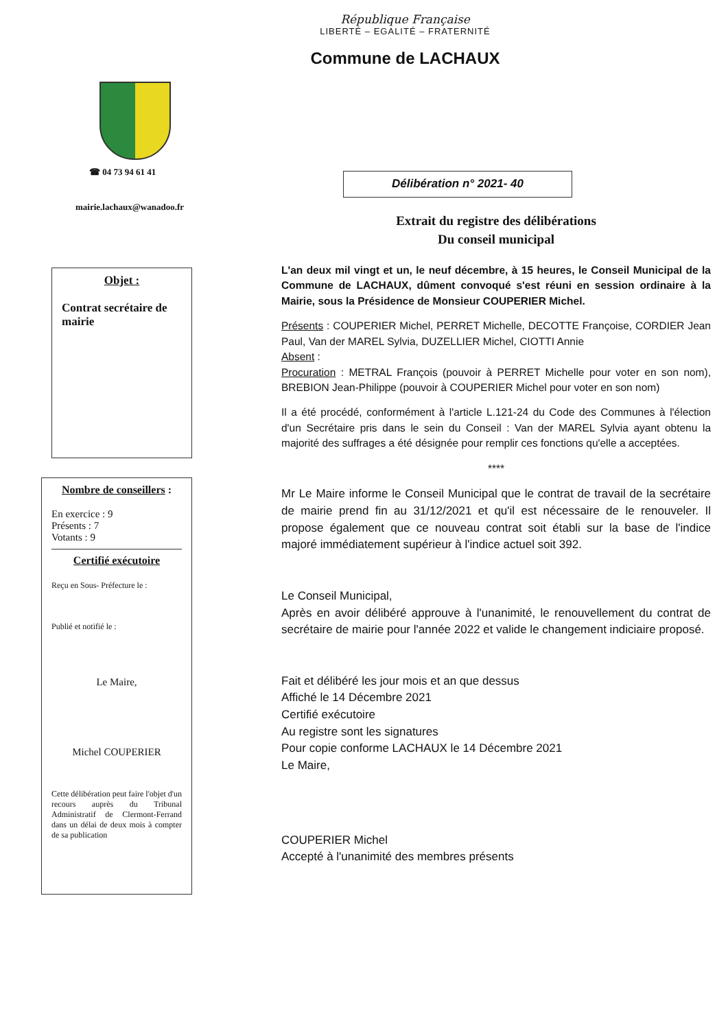République Française
LIBERTÉ – EGALITÉ – FRATERNITÉ
Commune de LACHAUX
☎ 04 73 94 61 41
mairie.lachaux@wanadoo.fr
Objet :
Contrat secrétaire de mairie
Nombre de conseillers :
En exercice : 9
Présents : 7
Votants : 9
Certifié exécutoire
Reçu en Sous- Préfecture le :
Publié et notifié le :
Le Maire,
Michel COUPERIER
Cette délibération peut faire l'objet d'un recours auprès du Tribunal Administratif de Clermont-Ferrand dans un délai de deux mois à compter de sa publication
Délibération n° 2021- 40
Extrait du registre des délibérations
Du conseil municipal
L'an deux mil vingt et un, le neuf décembre, à 15 heures, le Conseil Municipal de la Commune de LACHAUX, dûment convoqué s'est réuni en session ordinaire à la Mairie, sous la Présidence de Monsieur COUPERIER Michel.
Présents : COUPERIER Michel, PERRET Michelle, DECOTTE Françoise, CORDIER Jean Paul, Van der MAREL Sylvia, DUZELLIER Michel, CIOTTI Annie
Absent :
Procuration : METRAL François (pouvoir à PERRET Michelle pour voter en son nom), BREBION Jean-Philippe (pouvoir à COUPERIER Michel pour voter en son nom)
Il a été procédé, conformément à l'article L.121-24 du Code des Communes à l'élection d'un Secrétaire pris dans le sein du Conseil : Van der MAREL Sylvia ayant obtenu la majorité des suffrages a été désignée pour remplir ces fonctions qu'elle a acceptées.
****
Mr Le Maire informe le Conseil Municipal que le contrat de travail de la secrétaire de mairie prend fin au 31/12/2021 et qu'il est nécessaire de le renouveler. Il propose également que ce nouveau contrat soit établi sur la base de l'indice majoré immédiatement supérieur à l'indice actuel soit 392.
Le Conseil Municipal,
Après en avoir délibéré approuve à l'unanimité, le renouvellement du contrat de secrétaire de mairie pour l'année 2022 et valide le changement indiciaire proposé.
Fait et délibéré les jour mois et an que dessus
Affiché le 14 Décembre 2021
Certifié exécutoire
Au registre sont les signatures
Pour copie conforme LACHAUX le 14 Décembre 2021
Le Maire,
COUPERIER Michel
Accepté à l'unanimité des membres présents